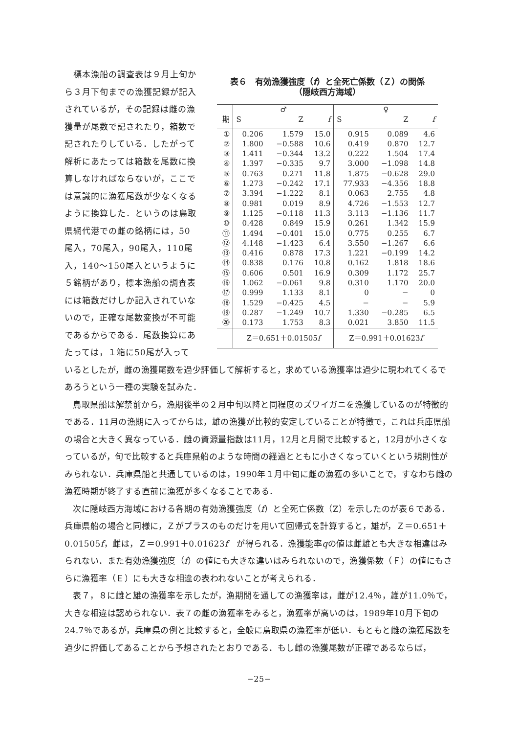標本漁船の調査表は９月上旬から３月下旬までの漁獲記録が記入されているが，その記録は雌の漁獲量が尾数で記されたり，箱数で記されたりしている．したがって解析にあたっては箱数を尾数に換算しなければならないが，ここでは意識的に漁獲尾数が少なくなるように換算した．というのは鳥取県網代港での雌の銘柄には，50尾入，70尾入，90尾入，110尾入，140～150尾入というように５銘柄があり，標本漁船の調査表には箱数だけしか記入されていないので，正確な尾数変換が不可能であるからである．尾数換算にあたっては，１箱に50尾が入って
表６　有効漁獲強度（f）と全死亡係数（Ｚ）の関係
（隠岐西方海域）
| | ♂ | | | ♀ | | |
| --- | --- | --- | --- | --- | --- | --- |
| 期 | S | Z | f | S | Z | f |
| ① | 0.206 | 1.579 | 15.0 | 0.915 | 0.089 | 4.6 |
| ② | 1.800 | −0.588 | 10.6 | 0.419 | 0.870 | 12.7 |
| ③ | 1.411 | −0.344 | 13.2 | 0.222 | 1.504 | 17.4 |
| ④ | 1.397 | −0.335 | 9.7 | 3.000 | −1.098 | 14.8 |
| ⑤ | 0.763 | 0.271 | 11.8 | 1.875 | −0.628 | 29.0 |
| ⑥ | 1.273 | −0.242 | 17.1 | 77.933 | −4.356 | 18.8 |
| ⑦ | 3.394 | −1.222 | 8.1 | 0.063 | 2.755 | 4.8 |
| ⑧ | 0.981 | 0.019 | 8.9 | 4.726 | −1.553 | 12.7 |
| ⑨ | 1.125 | −0.118 | 11.3 | 3.113 | −1.136 | 11.7 |
| ⑩ | 0.428 | 0.849 | 15.9 | 0.261 | 1.342 | 15.9 |
| ⑪ | 1.494 | −0.401 | 15.0 | 0.775 | 0.255 | 6.7 |
| ⑫ | 4.148 | −1.423 | 6.4 | 3.550 | −1.267 | 6.6 |
| ⑬ | 0.416 | 0.878 | 17.3 | 1.221 | −0.199 | 14.2 |
| ⑭ | 0.838 | 0.176 | 10.8 | 0.162 | 1.818 | 18.6 |
| ⑮ | 0.606 | 0.501 | 16.9 | 0.309 | 1.172 | 25.7 |
| ⑯ | 1.062 | −0.061 | 9.8 | 0.310 | 1.170 | 20.0 |
| ⑰ | 0.999 | 1.133 | 8.1 | 0 | − | 0 |
| ⑱ | 1.529 | −0.425 | 4.5 | − | − | 5.9 |
| ⑲ | 0.287 | −1.249 | 10.7 | 1.330 | −0.285 | 6.5 |
| ⑳ | 0.173 | 1.753 | 8.3 | 0.021 | 3.850 | 11.5 |
| | Z＝0.651＋0.01505 f | | | Z＝0.991＋0.01623 f | | |
いるとしたが，雌の漁獲尾数を過少評価して解析すると，求めている漁獲率は過少に現われてくるであろうという一種の実験を試みた．
鳥取県船は解禁前から，漁期後半の２月中旬以降と同程度のズワイガニを漁獲しているのが特徴的である．11月の漁期に入ってからは，雄の漁獲が比較的安定していることが特徴で，これは兵庫県船の場合と大きく異なっている．雌の資源量指数は11月，12月と月間で比較すると，12月が小さくなっているが，旬で比較すると兵庫県船のような時間の経過とともに小さくなっていくという規則性がみられない．兵庫県船と共通しているのは，1990年１月中旬に雌の漁獲の多いことで，すなわち雌の漁獲時期が終了する直前に漁獲が多くなることである．
次に隠岐西方海域における各期の有効漁獲強度（f）と全死亡係数（Z）を示したのが表６である．兵庫県船の場合と同様に，Ｚがプラスのものだけを用いて回帰式を計算すると，雄が，Ｚ＝0.651＋0.01505f，雌は，Ｚ＝0.991＋0.01623f　が得られる．漁獲能率qの値は雌雄とも大きな相違はみられない．また有効漁獲強度（f）の値にも大きな違いはみられないので，漁獲係数（Ｆ）の値にもさらに漁獲率（Ｅ）にも大きな相違の表われないことが考えられる．
表７，８に雌と雄の漁獲率を示したが，漁期間を通しての漁獲率は，雌が12.4％，雄が11.0％で，大きな相違は認められない．表７の雌の漁獲率をみると，漁獲率が高いのは，1989年10月下旬の24.7％であるが，兵庫県の例と比較すると，全般に鳥取県の漁獲率が低い．もともと雌の漁獲尾数を過少に評価してあることから予想されたとおりである．もし雌の漁獲尾数が正確であるならば，
−25−